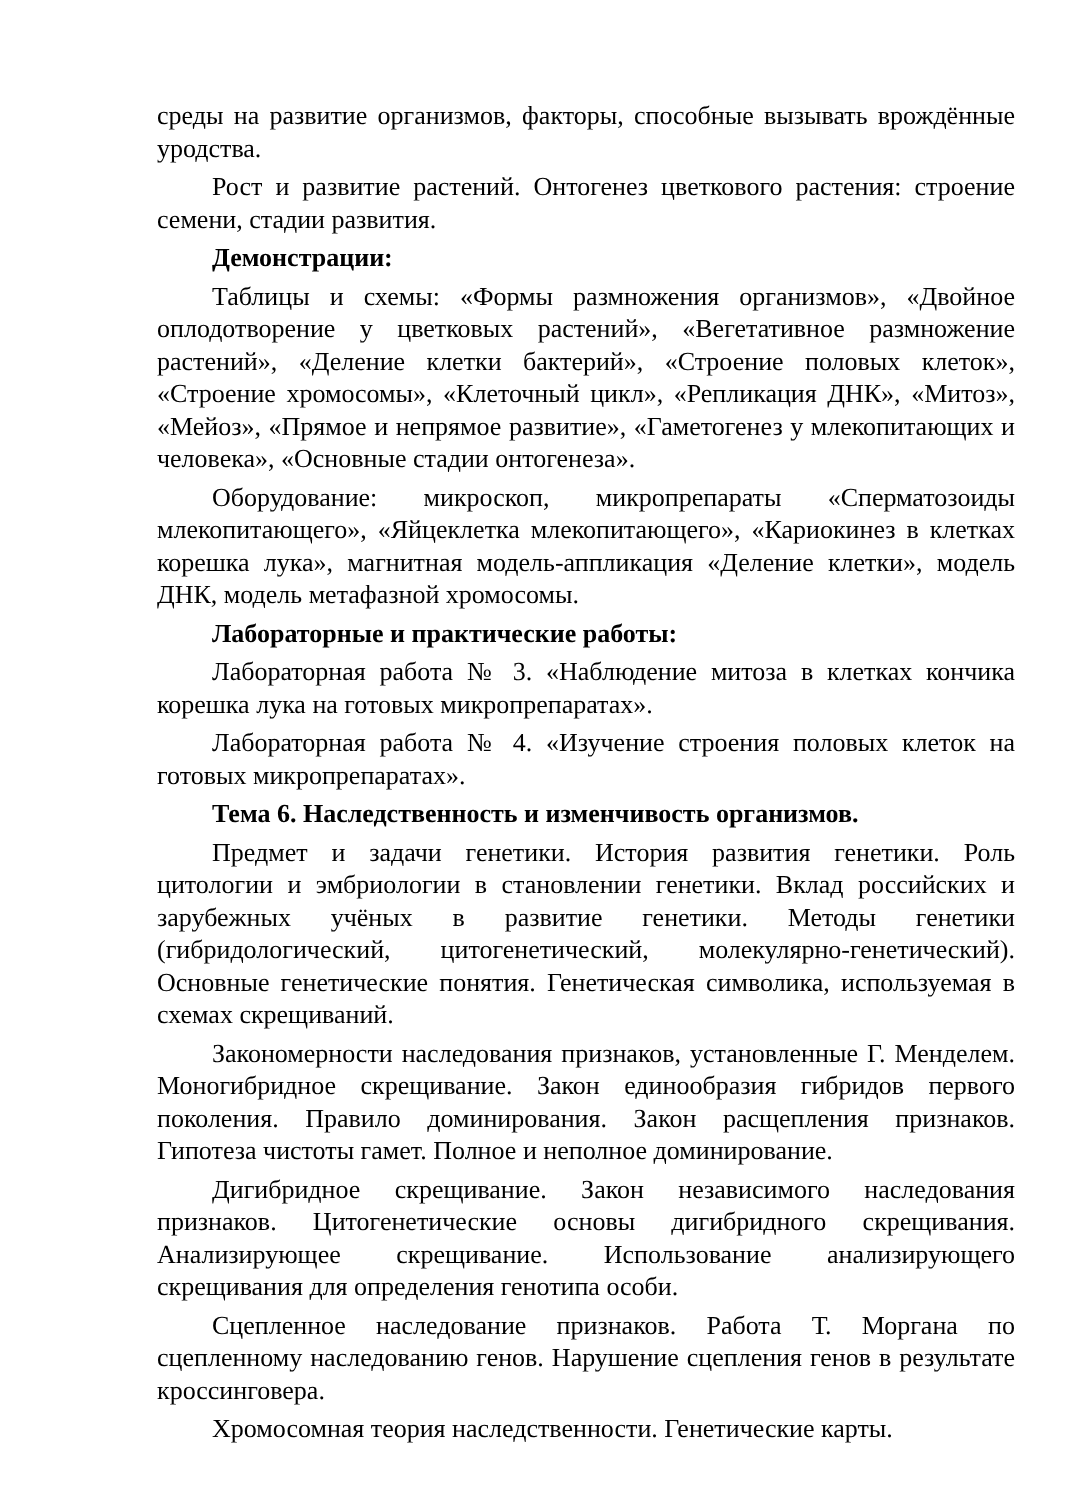среды на развитие организмов, факторы, способные вызывать врождённые уродства.
Рост и развитие растений. Онтогенез цветкового растения: строение семени, стадии развития.
Демонстрации:
Таблицы и схемы: «Формы размножения организмов», «Двойное оплодотворение у цветковых растений», «Вегетативное размножение растений», «Деление клетки бактерий», «Строение половых клеток», «Строение хромосомы», «Клеточный цикл», «Репликация ДНК», «Митоз», «Мейоз», «Прямое и непрямое развитие», «Гаметогенез у млекопитающих и человека», «Основные стадии онтогенеза».
Оборудование: микроскоп, микропрепараты «Сперматозоиды млекопитающего», «Яйцеклетка млекопитающего», «Кариокинез в клетках корешка лука», магнитная модель-аппликация «Деление клетки», модель ДНК, модель метафазной хромосомы.
Лабораторные и практические работы:
Лабораторная работа № 3. «Наблюдение митоза в клетках кончика корешка лука на готовых микропрепаратах».
Лабораторная работа № 4. «Изучение строения половых клеток на готовых микропрепаратах».
Тема 6. Наследственность и изменчивость организмов.
Предмет и задачи генетики. История развития генетики. Роль цитологии и эмбриологии в становлении генетики. Вклад российских и зарубежных учёных в развитие генетики. Методы генетики (гибридологический, цитогенетический, молекулярно-генетический). Основные генетические понятия. Генетическая символика, используемая в схемах скрещиваний.
Закономерности наследования признаков, установленные Г. Менделем. Моногибридное скрещивание. Закон единообразия гибридов первого поколения. Правило доминирования. Закон расщепления признаков. Гипотеза чистоты гамет. Полное и неполное доминирование.
Дигибридное скрещивание. Закон независимого наследования признаков. Цитогенетические основы дигибридного скрещивания. Анализирующее скрещивание. Использование анализирующего скрещивания для определения генотипа особи.
Сцепленное наследование признаков. Работа Т. Моргана по сцепленному наследованию генов. Нарушение сцепления генов в результате кроссинговера.
Хромосомная теория наследственности. Генетические карты.